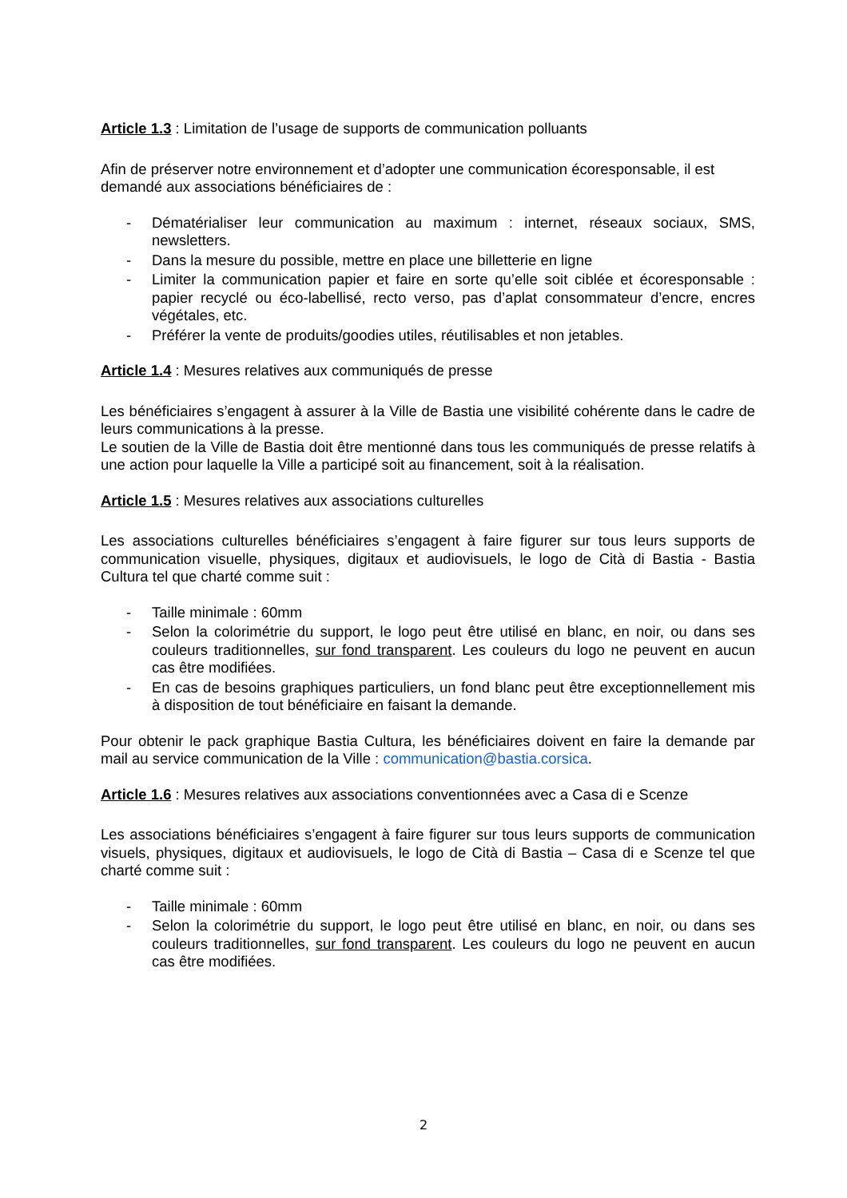Article 1.3 : Limitation de l’usage de supports de communication polluants
Afin de préserver notre environnement et d’adopter une communication écoresponsable, il est demandé aux associations bénéficiaires de :
- Dématérialiser leur communication au maximum : internet, réseaux sociaux, SMS, newsletters.
- Dans la mesure du possible, mettre en place une billetterie en ligne
- Limiter la communication papier et faire en sorte qu’elle soit ciblée et écoresponsable : papier recyclé ou éco-labellisé, recto verso, pas d’aplat consommateur d’encre, encres végétales, etc.
- Préférer la vente de produits/goodies utiles, réutilisables et non jetables.
Article 1.4 : Mesures relatives aux communiqués de presse
Les bénéficiaires s’engagent à assurer à la Ville de Bastia une visibilité cohérente dans le cadre de leurs communications à la presse.
Le soutien de la Ville de Bastia doit être mentionné dans tous les communiqués de presse relatifs à une action pour laquelle la Ville a participé soit au financement, soit à la réalisation.
Article 1.5 : Mesures relatives aux associations culturelles
Les associations culturelles bénéficiaires s’engagent à faire figurer sur tous leurs supports de communication visuelle, physiques, digitaux et audiovisuels, le logo de Cità di Bastia - Bastia Cultura tel que charté comme suit :
- Taille minimale : 60mm
- Selon la colorimétrie du support, le logo peut être utilisé en blanc, en noir, ou dans ses couleurs traditionnelles, sur fond transparent. Les couleurs du logo ne peuvent en aucun cas être modifiées.
- En cas de besoins graphiques particuliers, un fond blanc peut être exceptionnellement mis à disposition de tout bénéficiaire en faisant la demande.
Pour obtenir le pack graphique Bastia Cultura, les bénéficiaires doivent en faire la demande par mail au service communication de la Ville : communication@bastia.corsica.
Article 1.6 : Mesures relatives aux associations conventionnées avec a Casa di e Scenze
Les associations bénéficiaires s’engagent à faire figurer sur tous leurs supports de communication visuels, physiques, digitaux et audiovisuels, le logo de Cità di Bastia – Casa di e Scenze tel que charté comme suit :
- Taille minimale : 60mm
- Selon la colorimétrie du support, le logo peut être utilisé en blanc, en noir, ou dans ses couleurs traditionnelles, sur fond transparent. Les couleurs du logo ne peuvent en aucun cas être modifiées.
2